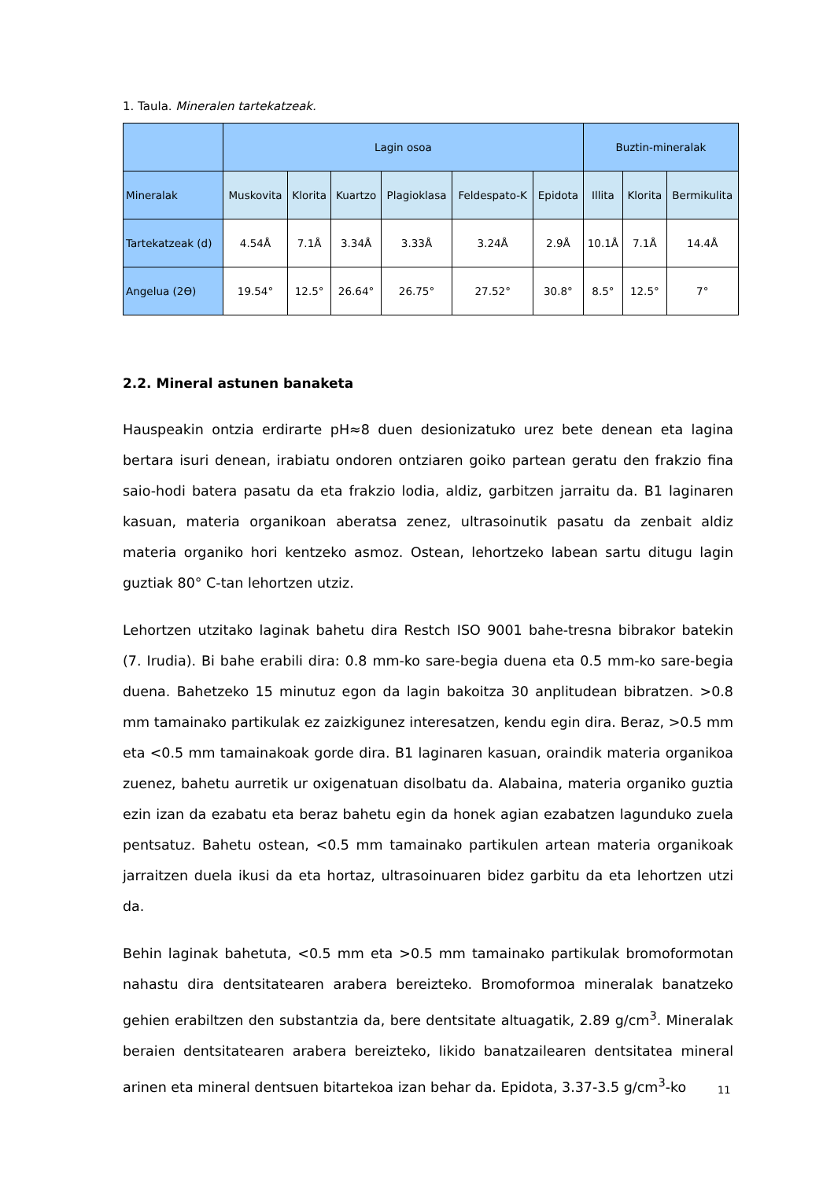1. Taula. Mineralen tartekatzeak.
| | Lagin osoa | | | | | | Buztin-mineralak | | |
| Mineralak | Muskovita | Klorita | Kuartzo | Plagioklasa | Feldespato-K | Epidota | Illita | Klorita | Bermikulita |
| Tartekatzeak (d) | 4.54Å | 7.1Å | 3.34Å | 3.33Å | 3.24Å | 2.9Å | 10.1Å | 7.1Å | 14.4Å |
| Angelua (2ϴ) | 19.54° | 12.5° | 26.64° | 26.75° | 27.52° | 30.8° | 8.5° | 12.5° | 7° |
2.2. Mineral astunen banaketa
Hauspeakin ontzia erdirarte pH≈8 duen desionizatuko urez bete denean eta lagina bertara isuri denean, irabiatu ondoren ontziaren goiko partean geratu den frakzio fina saio-hodi batera pasatu da eta frakzio lodia, aldiz, garbitzen jarraitu da. B1 laginaren kasuan, materia organikoan aberatsa zenez, ultrasoinutik pasatu da zenbait aldiz materia organiko hori kentzeko asmoz. Ostean, lehortzeko labean sartu ditugu lagin guztiak 80° C-tan lehortzen utziz.
Lehortzen utzitako laginak bahetu dira Restch ISO 9001 bahe-tresna bibrakor batekin (7. Irudia). Bi bahe erabili dira: 0.8 mm-ko sare-begia duena eta 0.5 mm-ko sare-begia duena. Bahetzeko 15 minutuz egon da lagin bakoitza 30 anplitudean bibratzen. >0.8 mm tamainako partikulak ez zaizkigunez interesatzen, kendu egin dira. Beraz, >0.5 mm eta <0.5 mm tamainakoak gorde dira. B1 laginaren kasuan, oraindik materia organikoa zuenez, bahetu aurretik ur oxigenatuan disolbatu da. Alabaina, materia organiko guztia ezin izan da ezabatu eta beraz bahetu egin da honek agian ezabatzen lagunduko zuela pentsatuz. Bahetu ostean, <0.5 mm tamainako partikulen artean materia organikoak jarraitzen duela ikusi da eta hortaz, ultrasoinuaren bidez garbitu da eta lehortzen utzi da.
Behin laginak bahetuta, <0.5 mm eta >0.5 mm tamainako partikulak bromoformotan nahastu dira dentsitatearen arabera bereizteko. Bromoformoa mineralak banatzeko gehien erabiltzen den substantzia da, bere dentsitate altuagatik, 2.89 g/cm<sup>3</sup>. Mineralak beraien dentsitatearen arabera bereizteko, likido banatzailearen dentsitatea mineral arinen eta mineral dentsuen bitartekoa izan behar da. Epidota, 3.37-3.5 g/cm<sup>3</sup>-ko
11